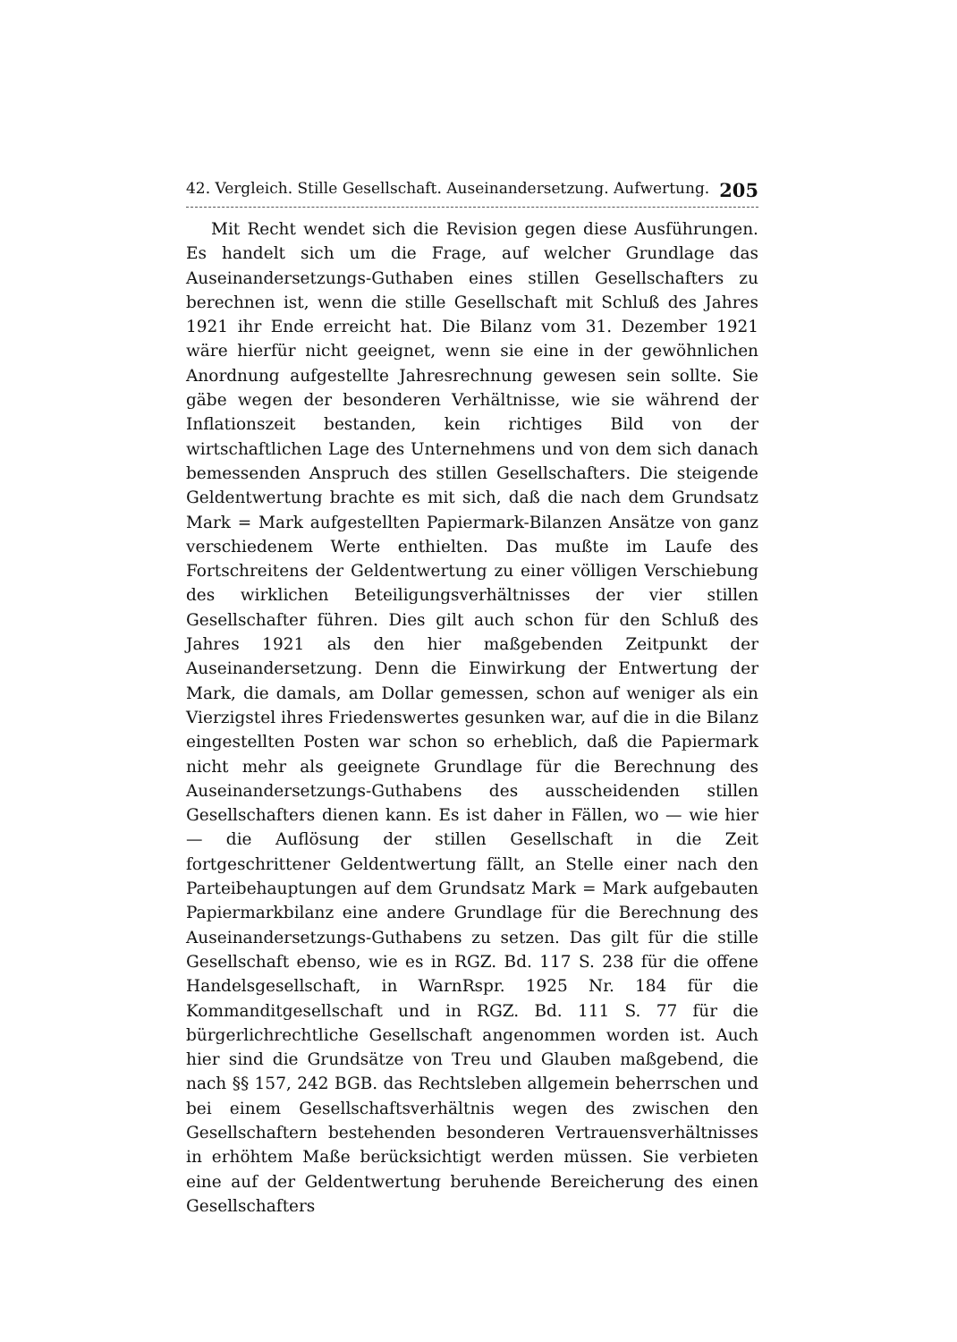42. Vergleich. Stille Gesellschaft. Auseinandersetzung. Aufwertung. 205
Mit Recht wendet sich die Revision gegen diese Ausführungen. Es handelt sich um die Frage, auf welcher Grundlage das Auseinandersetzungs-Guthaben eines stillen Gesellschafters zu berechnen ist, wenn die stille Gesellschaft mit Schluß des Jahres 1921 ihr Ende erreicht hat. Die Bilanz vom 31. Dezember 1921 wäre hierfür nicht geeignet, wenn sie eine in der gewöhnlichen Anordnung aufgestellte Jahresrechnung gewesen sein sollte. Sie gäbe wegen der besonderen Verhältnisse, wie sie während der Inflationszeit bestanden, kein richtiges Bild von der wirtschaftlichen Lage des Unternehmens und von dem sich danach bemessenden Anspruch des stillen Gesellschafters. Die steigende Geldentwertung brachte es mit sich, daß die nach dem Grundsatz Mark = Mark aufgestellten Papiermark-Bilanzen Ansätze von ganz verschiedenem Werte enthielten. Das mußte im Laufe des Fortschreitens der Geldentwertung zu einer völligen Verschiebung des wirklichen Beteiligungsverhältnisses der vier stillen Gesellschafter führen. Dies gilt auch schon für den Schluß des Jahres 1921 als den hier maßgebenden Zeitpunkt der Auseinandersetzung. Denn die Einwirkung der Entwertung der Mark, die damals, am Dollar gemessen, schon auf weniger als ein Vierzigstel ihres Friedenswertes gesunken war, auf die in die Bilanz eingestellten Posten war schon so erheblich, daß die Papiermark nicht mehr als geeignete Grundlage für die Berechnung des Auseinandersetzungs-Guthabens des ausscheidenden stillen Gesellschafters dienen kann. Es ist daher in Fällen, wo — wie hier — die Auflösung der stillen Gesellschaft in die Zeit fortgeschrittener Geldentwertung fällt, an Stelle einer nach den Parteibehauptungen auf dem Grundsatz Mark = Mark aufgebauten Papiermarkbilanz eine andere Grundlage für die Berechnung des Auseinandersetzungs-Guthabens zu setzen. Das gilt für die stille Gesellschaft ebenso, wie es in RGZ. Bd. 117 S. 238 für die offene Handelsgesellschaft, in WarnRspr. 1925 Nr. 184 für die Kommanditgesellschaft und in RGZ. Bd. 111 S. 77 für die bürgerlichrechtliche Gesellschaft angenommen worden ist. Auch hier sind die Grundsätze von Treu und Glauben maßgebend, die nach §§ 157, 242 BGB. das Rechtsleben allgemein beherrschen und bei einem Gesellschaftsverhältnis wegen des zwischen den Gesellschaftern bestehenden besonderen Vertrauensverhältnisses in erhöhtem Maße berücksichtigt werden müssen. Sie verbieten eine auf der Geldentwertung beruhende Bereicherung des einen Gesellschafters